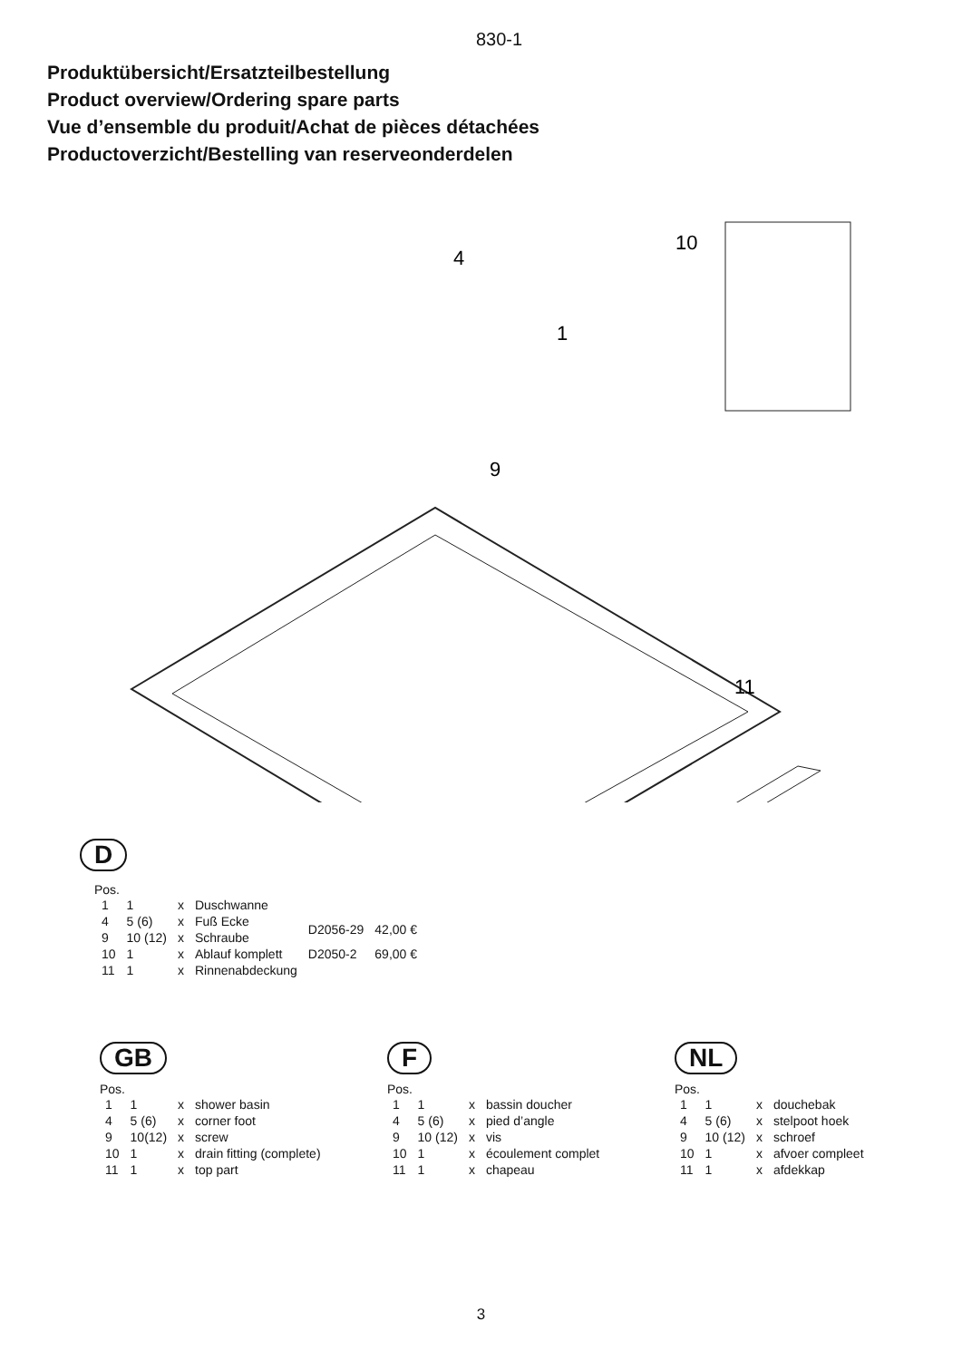830-1
Produktübersicht/Ersatzteilbestellung
Product overview/Ordering spare parts
Vue d’ensemble du produit/Achat de pièces détachées
Productoverzicht/Bestelling van reserveonderdelen
4
1
9
10
11
D
Pos.
| 1 | 1 | x | Duschwanne | | |
| 4 | 5 (6) | x | Fuß Ecke | D2056-29 | 42,00 € |
| 9 | 10 (12) | x | Schraube | | |
| 10 | 1 | x | Ablauf komplett | D2050-2 | 69,00 € |
| 11 | 1 | x | Rinnenabdeckung | | |
GB
Pos.
| 1 | 1 | x | shower basin |
| 4 | 5 (6) | x | corner foot |
| 9 | 10(12) | x | screw |
| 10 | 1 | x | drain fitting (complete) |
| 11 | 1 | x | top part |
F
Pos.
| 1 | 1 | x | bassin doucher |
| 4 | 5 (6) | x | pied d’angle |
| 9 | 10 (12) | x | vis |
| 10 | 1 | x | écoulement complet |
| 11 | 1 | x | chapeau |
NL
Pos.
| 1 | 1 | x | douchebak |
| 4 | 5 (6) | x | stelpoot hoek |
| 9 | 10 (12) | x | schroef |
| 10 | 1 | x | afvoer compleet |
| 11 | 1 | x | afdekkap |
3